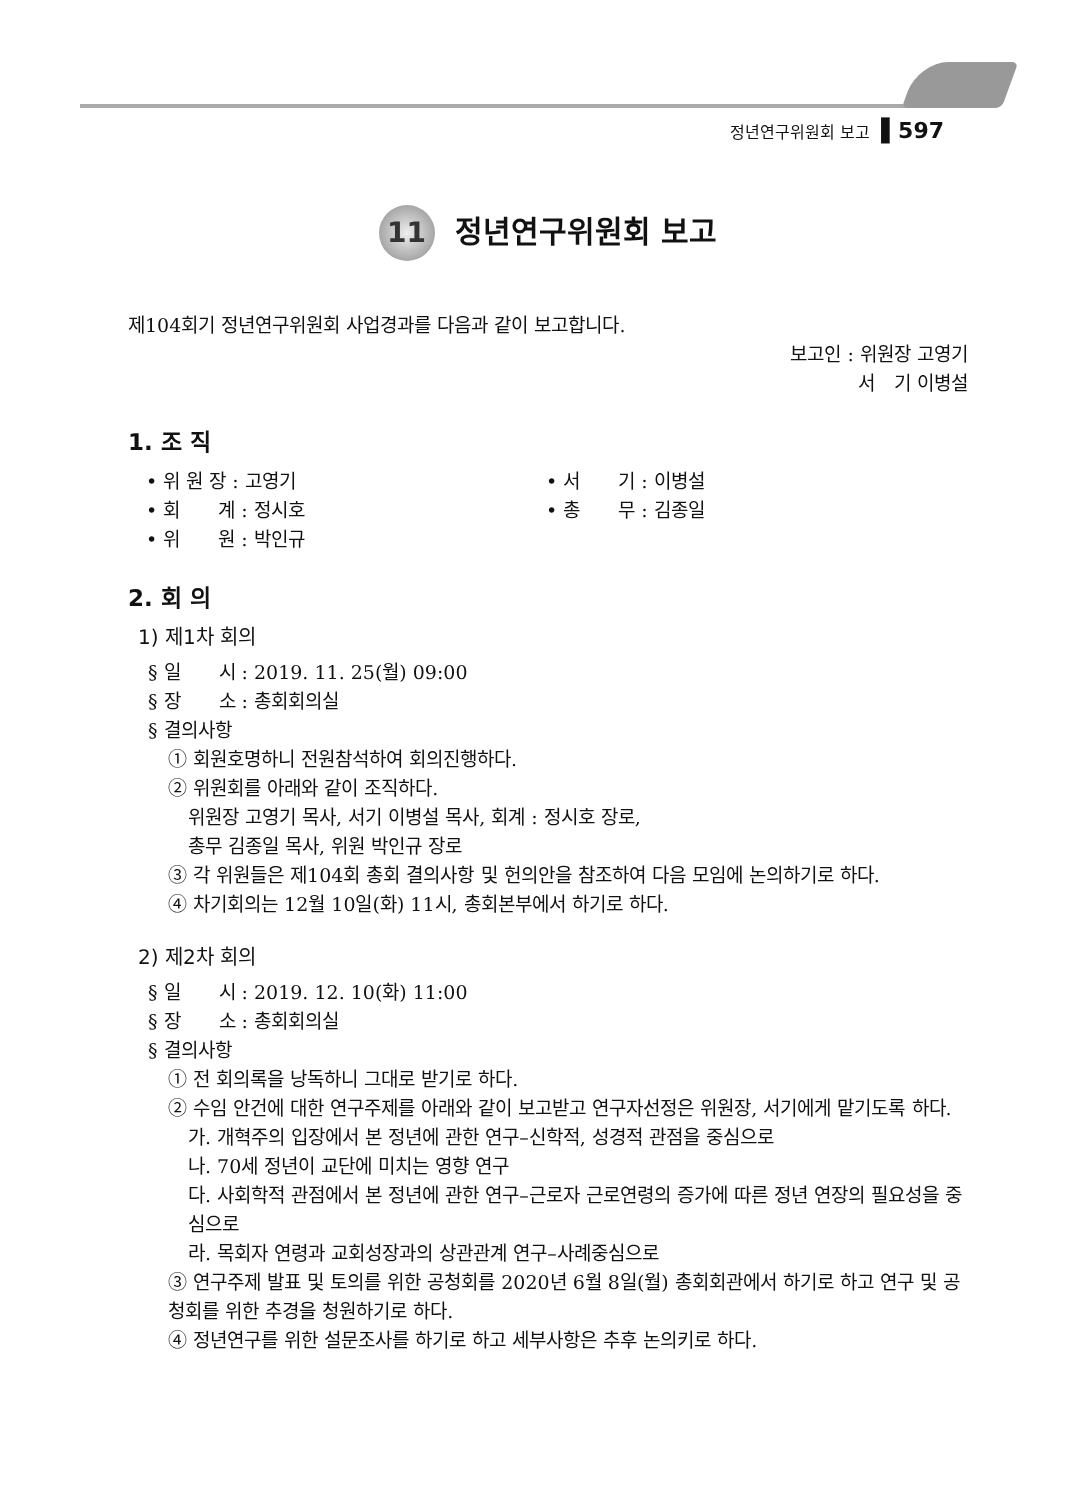정년연구위원회 보고 ▌597
11 정년연구위원회 보고
제104회기 정년연구위원회 사업경과를 다음과 같이 보고합니다.
보고인 : 위원장 고영기
서　기 이병설
1. 조 직
• 위 원 장 : 고영기
• 회　　계 : 정시호
• 위　　원 : 박인규
• 서　　기 : 이병설
• 총　　무 : 김종일
2. 회 의
1) 제1차 회의
§ 일　　시 : 2019. 11. 25(월) 09:00
§ 장　　소 : 총회회의실
§ 결의사항
① 회원호명하니 전원참석하여 회의진행하다.
② 위원회를 아래와 같이 조직하다.
위원장 고영기 목사, 서기 이병설 목사, 회계 : 정시호 장로,
총무 김종일 목사, 위원 박인규 장로
③ 각 위원들은 제104회 총회 결의사항 및 헌의안을 참조하여 다음 모임에 논의하기로 하다.
④ 차기회의는 12월 10일(화) 11시, 총회본부에서 하기로 하다.
2) 제2차 회의
§ 일　　시 : 2019. 12. 10(화) 11:00
§ 장　　소 : 총회회의실
§ 결의사항
① 전 회의록을 낭독하니 그대로 받기로 하다.
② 수임 안건에 대한 연구주제를 아래와 같이 보고받고 연구자선정은 위원장, 서기에게 맡기도록 하다.
가. 개혁주의 입장에서 본 정년에 관한 연구–신학적, 성경적 관점을 중심으로
나. 70세 정년이 교단에 미치는 영향 연구
다. 사회학적 관점에서 본 정년에 관한 연구–근로자 근로연령의 증가에 따른 정년 연장의 필요성을 중심으로
라. 목회자 연령과 교회성장과의 상관관계 연구–사례중심으로
③ 연구주제 발표 및 토의를 위한 공청회를 2020년 6월 8일(월) 총회회관에서 하기로 하고 연구 및 공청회를 위한 추경을 청원하기로 하다.
④ 정년연구를 위한 설문조사를 하기로 하고 세부사항은 추후 논의키로 하다.